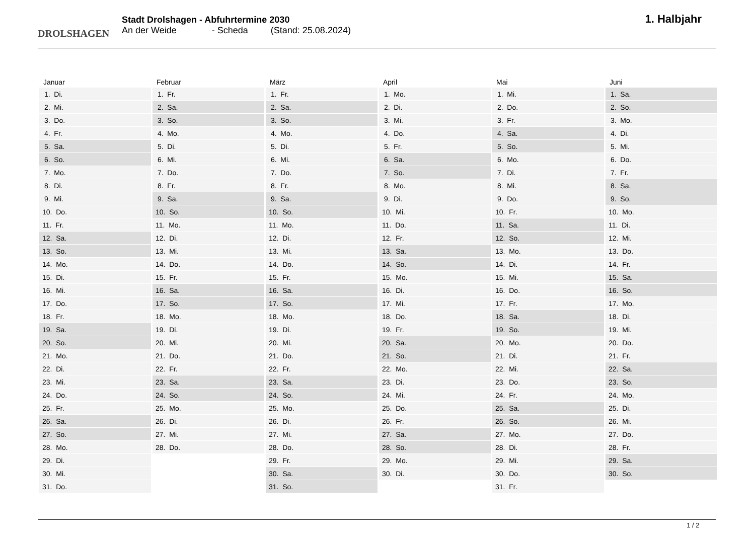DROLSHAGEN
Stadt Drolshagen - Abfuhrtermine 2030
An der Weide - Scheda (Stand: 25.08.2024)
1. Halbjahr
| Januar | Februar | März | April | Mai | Juni |
| --- | --- | --- | --- | --- | --- |
| 1. Di. | 1. Fr. | 1. Fr. | 1. Mo. | 1. Mi. | 1. Sa. |
| 2. Mi. | 2. Sa. | 2. Sa. | 2. Di. | 2. Do. | 2. So. |
| 3. Do. | 3. So. | 3. So. | 3. Mi. | 3. Fr. | 3. Mo. |
| 4. Fr. | 4. Mo. | 4. Mo. | 4. Do. | 4. Sa. | 4. Di. |
| 5. Sa. | 5. Di. | 5. Di. | 5. Fr. | 5. So. | 5. Mi. |
| 6. So. | 6. Mi. | 6. Mi. | 6. Sa. | 6. Mo. | 6. Do. |
| 7. Mo. | 7. Do. | 7. Do. | 7. So. | 7. Di. | 7. Fr. |
| 8. Di. | 8. Fr. | 8. Fr. | 8. Mo. | 8. Mi. | 8. Sa. |
| 9. Mi. | 9. Sa. | 9. Sa. | 9. Di. | 9. Do. | 9. So. |
| 10. Do. | 10. So. | 10. So. | 10. Mi. | 10. Fr. | 10. Mo. |
| 11. Fr. | 11. Mo. | 11. Mo. | 11. Do. | 11. Sa. | 11. Di. |
| 12. Sa. | 12. Di. | 12. Di. | 12. Fr. | 12. So. | 12. Mi. |
| 13. So. | 13. Mi. | 13. Mi. | 13. Sa. | 13. Mo. | 13. Do. |
| 14. Mo. | 14. Do. | 14. Do. | 14. So. | 14. Di. | 14. Fr. |
| 15. Di. | 15. Fr. | 15. Fr. | 15. Mo. | 15. Mi. | 15. Sa. |
| 16. Mi. | 16. Sa. | 16. Sa. | 16. Di. | 16. Do. | 16. So. |
| 17. Do. | 17. So. | 17. So. | 17. Mi. | 17. Fr. | 17. Mo. |
| 18. Fr. | 18. Mo. | 18. Mo. | 18. Do. | 18. Sa. | 18. Di. |
| 19. Sa. | 19. Di. | 19. Di. | 19. Fr. | 19. So. | 19. Mi. |
| 20. So. | 20. Mi. | 20. Mi. | 20. Sa. | 20. Mo. | 20. Do. |
| 21. Mo. | 21. Do. | 21. Do. | 21. So. | 21. Di. | 21. Fr. |
| 22. Di. | 22. Fr. | 22. Fr. | 22. Mo. | 22. Mi. | 22. Sa. |
| 23. Mi. | 23. Sa. | 23. Sa. | 23. Di. | 23. Do. | 23. So. |
| 24. Do. | 24. So. | 24. So. | 24. Mi. | 24. Fr. | 24. Mo. |
| 25. Fr. | 25. Mo. | 25. Mo. | 25. Do. | 25. Sa. | 25. Di. |
| 26. Sa. | 26. Di. | 26. Di. | 26. Fr. | 26. So. | 26. Mi. |
| 27. So. | 27. Mi. | 27. Mi. | 27. Sa. | 27. Mo. | 27. Do. |
| 28. Mo. | 28. Do. | 28. Do. | 28. So. | 28. Di. | 28. Fr. |
| 29. Di. | | 29. Fr. | 29. Mo. | 29. Mi. | 29. Sa. |
| 30. Mi. | | 30. Sa. | 30. Di. | 30. Do. | 30. So. |
| 31. Do. | | 31. So. | | 31. Fr. | |
1 / 2